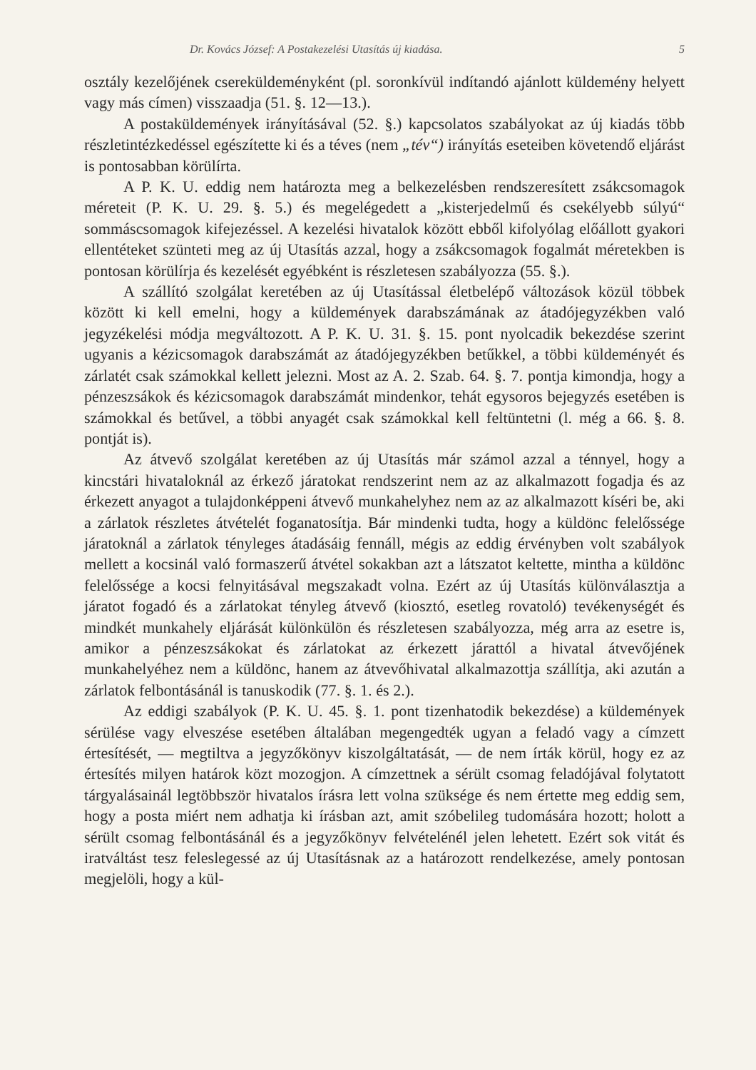Dr. Kovács József: A Postakezelési Utasítás új kiadása. 5
osztály kezelőjének csereküldeményként (pl. soronkívül indítandó ajánlott küldemény helyett vagy más címen) visszaadja (51. §. 12—13.).
A postaküldemények irányításával (52. §.) kapcsolatos szabályokat az új kiadás több részletintézkedéssel egészítette ki és a téves (nem „tév“) irányítás eseteiben követendő eljárást is pontosabban körülírta.
A P. K. U. eddig nem határozta meg a belkezelésben rendszeresített zsákcsomagok méreteit (P. K. U. 29. §. 5.) és megelégedett a „kisterjedelmű és csekélyebb súlyú“ sommáscsomagok kifejezéssel. A kezelési hivatalok között ebből kifolyólag előállott gyakori ellentéteket szünteti meg az új Utasítás azzal, hogy a zsákcsomagok fogalmát méretekben is pontosan körülírja és kezelését egyébként is részletesen szabályozza (55. §.).
A szállító szolgálat keretében az új Utasítással életbelépő változások közül többek között ki kell emelni, hogy a küldemények darabszámának az átadójegyzékben való jegyzékelési módja megváltozott. A P. K. U. 31. §. 15. pont nyolcadik bekezdése szerint ugyanis a kézicsomagok darabszámát az átadójegyzékben betűkkel, a többi küldeményét és zárlatét csak számokkal kellett jelezni. Most az A. 2. Szab. 64. §. 7. pontja kimondja, hogy a pénzeszsákok és kézicsomagok darabszámát mindenkor, tehát egysoros bejegyzés esetében is számokkal és betűvel, a többi anyagét csak számokkal kell feltüntetni (l. még a 66. §. 8. pontját is).
Az átvevő szolgálat keretében az új Utasítás már számol azzal a ténnyel, hogy a kincstári hivataloknál az érkező járatokat rendszerint nem az az alkalmazott fogadja és az érkezett anyagot a tulajdonképpeni átvevő munkahelyhez nem az az alkalmazott kíséri be, aki a zárlatok részletes átvételét foganatosítja. Bár mindenki tudta, hogy a küldönc felelőssége járatoknál a zárlatok tényleges átadásáig fennáll, mégis az eddig érvényben volt szabályok mellett a kocsinál való formaszerű átvétel sokakban azt a látszatot keltette, mintha a küldönc felelőssége a kocsi felnyitásával megszakadt volna. Ezért az új Utasítás különválasztja a járatot fogadó és a zárlatokat tényleg átvevő (kiosztó, esetleg rovatoló) tevékenységét és mindkét munkahely eljárását különkülön és részletesen szabályozza, még arra az esetre is, amikor a pénzeszsákokat és zárlatokat az érkezett járattól a hivatal átvevőjének munkahelyéhez nem a küldönc, hanem az átvevőhivatal alkalmazottja szállítja, aki azután a zárlatok felbontásánál is tanuskodik (77. §. 1. és 2.).
Az eddigi szabályok (P. K. U. 45. §. 1. pont tizenhatodik bekezdése) a küldemények sérülése vagy elveszése esetében általában megengedték ugyan a feladó vagy a címzett értesítését, — megtiltva a jegyzőkönyv kiszolgáltatását, — de nem írták körül, hogy ez az értesítés milyen határok közt mozogjon. A címzettnek a sérült csomag feladójával folytatott tárgyalásainál legtöbbször hivatalos írásra lett volna szüksége és nem értette meg eddig sem, hogy a posta miért nem adhatja ki írásban azt, amit szóbelileg tudomására hozott; holott a sérült csomag felbontásánál és a jegyzőkönyv felvételénél jelen lehetett. Ezért sok vitát és iratváltást tesz feleslegessé az új Utasításnak az a határozott rendelkezése, amely pontosan megjelöli, hogy a kül-